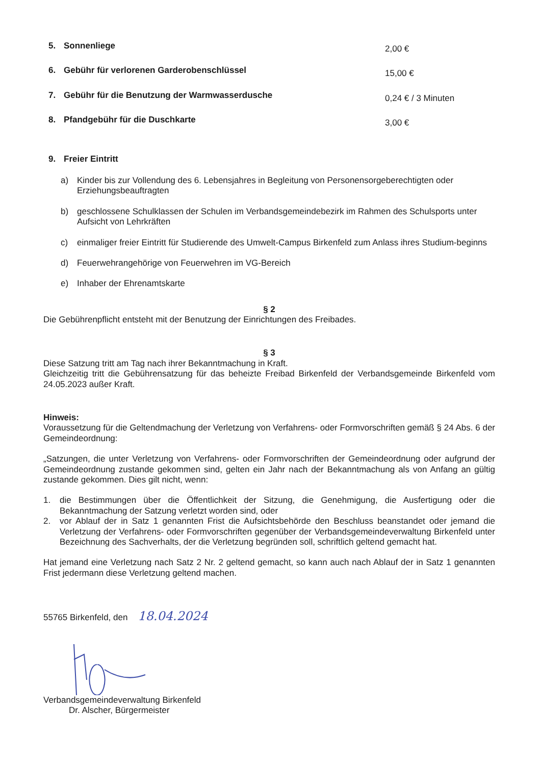5. Sonnenliege 2,00 €
6. Gebühr für verlorenen Garderobenschlüssel 15,00 €
7. Gebühr für die Benutzung der Warmwasserdusche 0,24 € / 3 Minuten
8. Pfandgebühr für die Duschkarte 3,00 €
9. Freier Eintritt
a) Kinder bis zur Vollendung des 6. Lebensjahres in Begleitung von Personensorgeberechtigten oder Erziehungsbeauftragten
b) geschlossene Schulklassen der Schulen im Verbandsgemeindebezirk im Rahmen des Schulsports unter Aufsicht von Lehrkräften
c) einmaliger freier Eintritt für Studierende des Umwelt-Campus Birkenfeld zum Anlass ihres Studium-beginns
d) Feuerwehrangehörige von Feuerwehren im VG-Bereich
e) Inhaber der Ehrenamtskarte
§ 2
Die Gebührenpflicht entsteht mit der Benutzung der Einrichtungen des Freibades.
§ 3
Diese Satzung tritt am Tag nach ihrer Bekanntmachung in Kraft.
Gleichzeitig tritt die Gebührensatzung für das beheizte Freibad Birkenfeld der Verbandsgemeinde Birkenfeld vom 24.05.2023 außer Kraft.
Hinweis:
Voraussetzung für die Geltendmachung der Verletzung von Verfahrens- oder Formvorschriften gemäß § 24 Abs. 6 der Gemeindeordnung:
„Satzungen, die unter Verletzung von Verfahrens- oder Formvorschriften der Gemeindeordnung oder aufgrund der Gemeindeordnung zustande gekommen sind, gelten ein Jahr nach der Bekanntmachung als von Anfang an gültig zustande gekommen. Dies gilt nicht, wenn:
1. die Bestimmungen über die Öffentlichkeit der Sitzung, die Genehmigung, die Ausfertigung oder die Bekanntmachung der Satzung verletzt worden sind, oder
2. vor Ablauf der in Satz 1 genannten Frist die Aufsichtsbehörde den Beschluss beanstandet oder jemand die Verletzung der Verfahrens- oder Formvorschriften gegenüber der Verbandsgemeindeverwaltung Birkenfeld unter Bezeichnung des Sachverhalts, der die Verletzung begründen soll, schriftlich geltend gemacht hat.
Hat jemand eine Verletzung nach Satz 2 Nr. 2 geltend gemacht, so kann auch nach Ablauf der in Satz 1 genannten Frist jedermann diese Verletzung geltend machen.
55765 Birkenfeld, den 18.04.2024
Verbandsgemeindeverwaltung Birkenfeld
Dr. Alscher, Bürgermeister